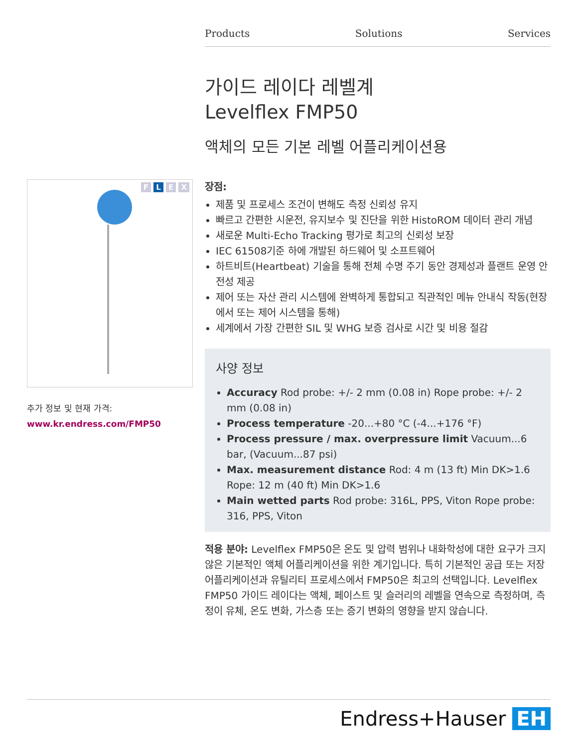Products Solutions Services
가이드 레이다 레벨계
Levelflex FMP50
액체의 모든 기본 레벨 어플리케이션용
장점:
제품 및 프로세스 조건이 변해도 측정 신뢰성 유지
빠르고 간편한 시운전, 유지보수 및 진단을 위한 HistoROM 데이터 관리 개념
새로운 Multi-Echo Tracking 평가로 최고의 신뢰성 보장
IEC 61508기준 하에 개발된 하드웨어 및 소프트웨어
하트비트(Heartbeat) 기술을 통해 전체 수명 주기 동안 경제성과 플랜트 운영 안전성 제공
제어 또는 자산 관리 시스템에 완벽하게 통합되고 직관적인 메뉴 안내식 작동(현장에서 또는 제어 시스템을 통해)
세계에서 가장 간편한 SIL 및 WHG 보증 검사로 시간 및 비용 절감
사양 정보
Accuracy Rod probe: +/- 2 mm (0.08 in) Rope probe: +/- 2 mm (0.08 in)
Process temperature -20...+80 °C (-4...+176 °F)
Process pressure / max. overpressure limit Vacuum...6 bar, (Vacuum...87 psi)
Max. measurement distance Rod: 4 m (13 ft) Min DK>1.6 Rope: 12 m (40 ft) Min DK>1.6
Main wetted parts Rod probe: 316L, PPS, Viton Rope probe: 316, PPS, Viton
적용 분야: Levelflex FMP50은 온도 및 압력 범위나 내화학성에 대한 요구가 크지 않은 기본적인 액체 어플리케이션을 위한 계기입니다. 특히 기본적인 공급 또는 저장 어플리케이션과 유틸리티 프로세스에서 FMP50은 최고의 선택입니다. Levelflex FMP50 가이드 레이다는 액체, 페이스트 및 슬러리의 레벨을 연속으로 측정하며, 측정이 유체, 온도 변화, 가스층 또는 증기 변화의 영향을 받지 않습니다.
F L E X
추가 정보 및 현재 가격:
www.kr.endress.com/FMP50
Endress+Hauser EH